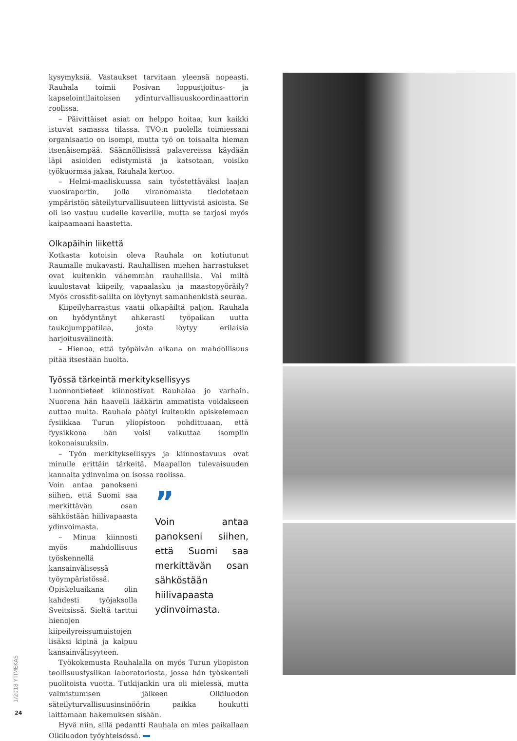kysymyksiä. Vastaukset tarvitaan yleensä nopeasti. Rauhala toimii Posivan loppusijoitus- ja kapselointilaitoksen ydinturvallisuuskoordinaattorin roolissa.
– Päivittäiset asiat on helppo hoitaa, kun kaikki istuvat samassa tilassa. TVO:n puolella toimiessani organisaatio on isompi, mutta työ on toisaalta hieman itsenäisempää. Säännöllisissä palavereissa käydään läpi asioiden edistymistä ja katsotaan, voisiko työkuormaa jakaa, Rauhala kertoo.
– Helmi-maaliskuussa sain työstettäväksi laajan vuosiraportin, jolla viranomaista tiedotetaan ympäristön säteilyturvallisuuteen liittyvistä asioista. Se oli iso vastuu uudelle kaverille, mutta se tarjosi myös kaipaamaani haastetta.
Olkapäihin liikettä
Kotkasta kotoisin oleva Rauhala on kotiutunut Raumalle mukavasti. Rauhallisen miehen harrastukset ovat kuitenkin vähemmän rauhallisia. Vai miltä kuulostavat kiipeily, vapaalasku ja maastopyöräily? Myös crossfit-salilta on löytynyt samanhenkistä seuraa.
Kiipeilyharrastus vaatii olkapäiltä paljon. Rauhala on hyödyntänyt ahkerasti työpaikan uutta taukojumppatilaa, josta löytyy erilaisia harjoitusvälineitä.
– Hienoa, että työpäivän aikana on mahdollisuus pitää itsestään huolta.
Työssä tärkeintä merkityksellisyys
Luonnontieteet kiinnostivat Rauhalaa jo varhain. Nuorena hän haaveili lääkärin ammatista voidakseen auttaa muita. Rauhala päätyi kuitenkin opiskelemaan fysiikkaa Turun yliopistoon pohdittuaan, että fyysikkona hän voisi vaikuttaa isompiin kokonaisuuksiin.
– Työn merkityksellisyys ja kiinnostavuus ovat minulle erittäin tärkeitä. Maapallon tulevaisuuden kannalta ydinvoima on isossa roolissa.
Voin antaa panokseni siihen, että Suomi saa merkittävän osan sähköstään hiilivapaasta ydinvoimasta.
– Minua kiinnosti myös mahdollisuus työskennellä kansainvälisessä työympäristössä. Opiskeluaikana olin kahdesti työjaksolla Sveitsissä. Sieltä tarttui hienojen kiipeilyreissumuistojen lisäksi kipinä ja kaipuu kansainvälisyyteen.
”
Voin antaa panokseni siihen, että Suomi saa merkittävän osan sähköstään hiilivapaasta ydinvoimasta.
Työkokemusta Rauhalalla on myös Turun yliopiston teollisuusfysiikan laboratoriosta, jossa hän työskenteli puolitoista vuotta. Tutkijankin ura oli mielessä, mutta valmistumisen jälkeen Olkiluodon säteilyturvallisuusinsinöörin paikka houkutti laittamaan hakemuksen sisään.
Hyvä niin, sillä pedantti Rauhala on mies paikallaan Olkiluodon työyhteisössä.
1/2018 YTIMEKÄS
24